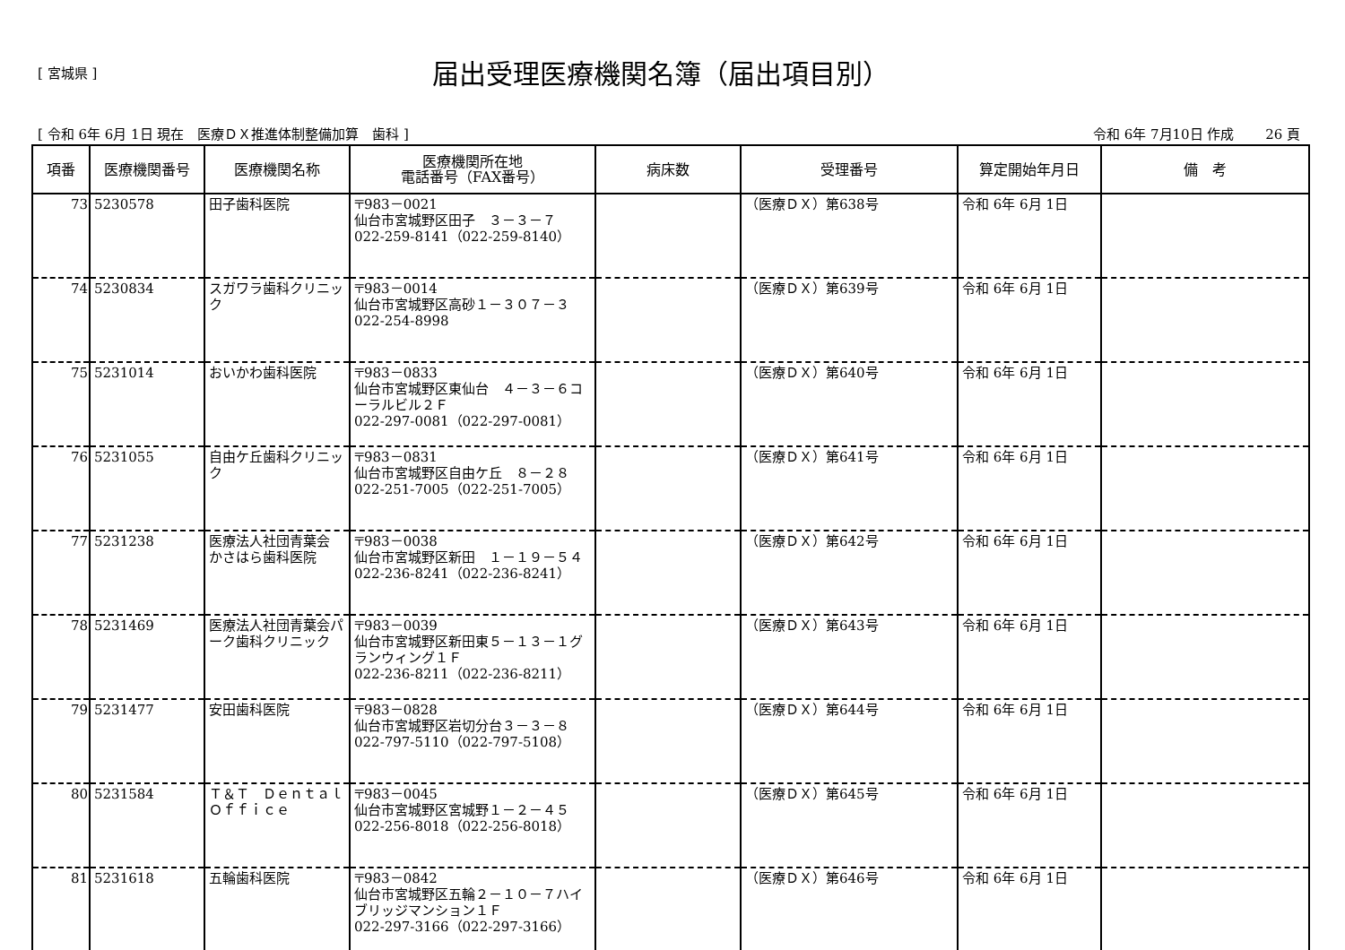[ 宮城県 ]
届出受理医療機関名簿（届出項目別）
[ 令和 6年 6月 1日 現在　医療ＤＸ推進体制整備加算　歯科 ] 令和 6年 7月10日 作成　　 26 頁
| 項番 | 医療機関番号 | 医療機関名称 | 医療機関所在地 電話番号（FAX番号） | 病床数 | 受理番号 | 算定開始年月日 | 備 考 |
| --- | --- | --- | --- | --- | --- | --- | --- |
| 73 | 5230578 | 田子歯科医院 | 〒983－0021 仙台市宮城野区田子 ３－３－７ 022-259-8141（022-259-8140） | | （医療ＤＸ）第638号 | 令和 6年 6月 1日 | |
| 74 | 5230834 | スガワラ歯科クリニック | 〒983－0014 仙台市宮城野区高砂１－３０７－３ 022-254-8998 | | （医療ＤＸ）第639号 | 令和 6年 6月 1日 | |
| 75 | 5231014 | おいかわ歯科医院 | 〒983－0833 仙台市宮城野区東仙台 ４－３－６コーラルビル２Ｆ 022-297-0081（022-297-0081） | | （医療ＤＸ）第640号 | 令和 6年 6月 1日 | |
| 76 | 5231055 | 自由ケ丘歯科クリニック | 〒983－0831 仙台市宮城野区自由ケ丘 ８－２８ 022-251-7005（022-251-7005） | | （医療ＤＸ）第641号 | 令和 6年 6月 1日 | |
| 77 | 5231238 | 医療法人社団青葉会 かさはら歯科医院 | 〒983－0038 仙台市宮城野区新田 １－１９－５４ 022-236-8241（022-236-8241） | | （医療ＤＸ）第642号 | 令和 6年 6月 1日 | |
| 78 | 5231469 | 医療法人社団青葉会パーク歯科クリニック | 〒983－0039 仙台市宮城野区新田東５－１３－１グランウィング１Ｆ 022-236-8211（022-236-8211） | | （医療ＤＸ）第643号 | 令和 6年 6月 1日 | |
| 79 | 5231477 | 安田歯科医院 | 〒983－0828 仙台市宮城野区岩切分台３－３－８ 022-797-5110（022-797-5108） | | （医療ＤＸ）第644号 | 令和 6年 6月 1日 | |
| 80 | 5231584 | Ｔ＆Ｔ ＤｅｎｔａｌＯｆｆｉｃｅ | 〒983－0045 仙台市宮城野区宮城野１－２－４５ 022-256-8018（022-256-8018） | | （医療ＤＸ）第645号 | 令和 6年 6月 1日 | |
| 81 | 5231618 | 五輪歯科医院 | 〒983－0842 仙台市宮城野区五輪２－１０－７ハイブリッジマンション１Ｆ 022-297-3166（022-297-3166） | | （医療ＤＸ）第646号 | 令和 6年 6月 1日 | |